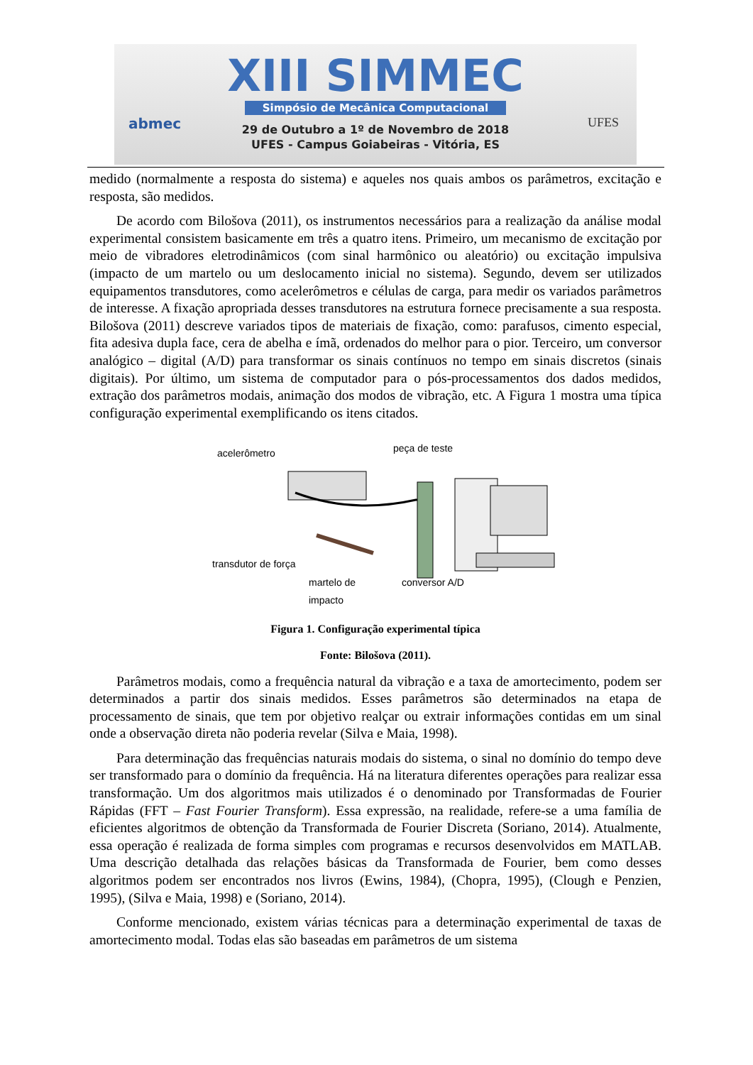abmec UFES
XIII SIMMEC
Simpósio de Mecânica Computacional
29 de Outubro a 1º de Novembro de 2018
UFES - Campus Goiabeiras - Vitória, ES
medido (normalmente a resposta do sistema) e aqueles nos quais ambos os parâmetros, excitação e resposta, são medidos.
De acordo com Bilošova (2011), os instrumentos necessários para a realização da análise modal experimental consistem basicamente em três a quatro itens. Primeiro, um mecanismo de excitação por meio de vibradores eletrodinâmicos (com sinal harmônico ou aleatório) ou excitação impulsiva (impacto de um martelo ou um deslocamento inicial no sistema). Segundo, devem ser utilizados equipamentos transdutores, como acelerômetros e células de carga, para medir os variados parâmetros de interesse. A fixação apropriada desses transdutores na estrutura fornece precisamente a sua resposta. Bilošova (2011) descreve variados tipos de materiais de fixação, como: parafusos, cimento especial, fita adesiva dupla face, cera de abelha e ímã, ordenados do melhor para o pior. Terceiro, um conversor analógico – digital (A/D) para transformar os sinais contínuos no tempo em sinais discretos (sinais digitais). Por último, um sistema de computador para o pós-processamentos dos dados medidos, extração dos parâmetros modais, animação dos modos de vibração, etc. A Figura 1 mostra uma típica configuração experimental exemplificando os itens citados.
acelerômetro peça de teste
transdutor de força
martelo de
impacto
conversor A/D
Figura 1. Configuração experimental típica
Fonte: Bilošova (2011).
Parâmetros modais, como a frequência natural da vibração e a taxa de amortecimento, podem ser determinados a partir dos sinais medidos. Esses parâmetros são determinados na etapa de processamento de sinais, que tem por objetivo realçar ou extrair informações contidas em um sinal onde a observação direta não poderia revelar (Silva e Maia, 1998).
Para determinação das frequências naturais modais do sistema, o sinal no domínio do tempo deve ser transformado para o domínio da frequência. Há na literatura diferentes operações para realizar essa transformação. Um dos algoritmos mais utilizados é o denominado por Transformadas de Fourier Rápidas (FFT – Fast Fourier Transform). Essa expressão, na realidade, refere-se a uma família de eficientes algoritmos de obtenção da Transformada de Fourier Discreta (Soriano, 2014). Atualmente, essa operação é realizada de forma simples com programas e recursos desenvolvidos em MATLAB. Uma descrição detalhada das relações básicas da Transformada de Fourier, bem como desses algoritmos podem ser encontrados nos livros (Ewins, 1984), (Chopra, 1995), (Clough e Penzien, 1995), (Silva e Maia, 1998) e (Soriano, 2014).
Conforme mencionado, existem várias técnicas para a determinação experimental de taxas de amortecimento modal. Todas elas são baseadas em parâmetros de um sistema